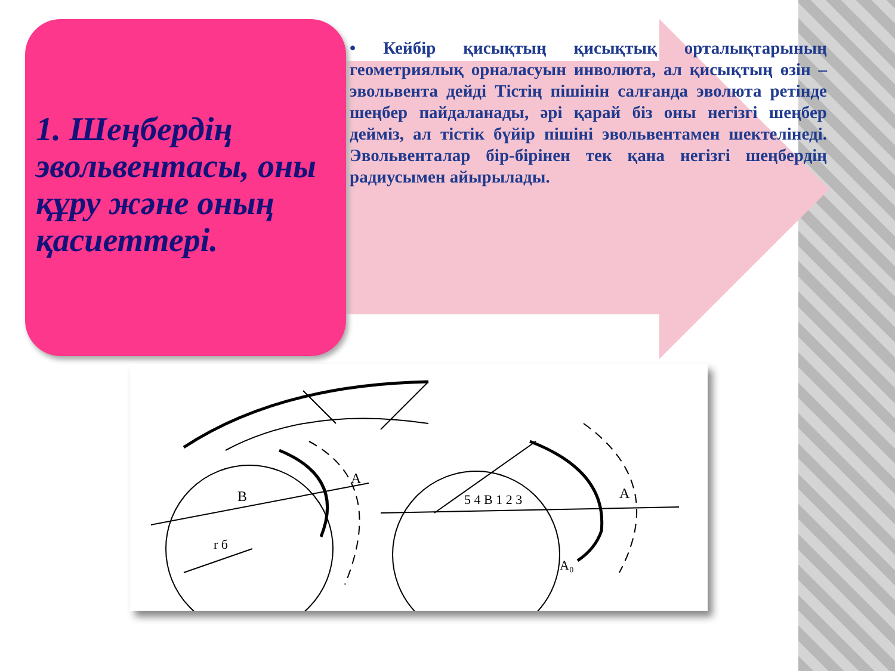1. Шеңбердің эвольвентасы, оны құру және оның қасиеттері.
• Кейбір қисықтың қисықтық орталықтарының геометриялық орналасуын инволюта, ал қисықтың өзін – эвольвента дейді Тістің пішінін салғанда эволюта ретінде шеңбер пайдаланады, әрі қарай біз оны негізгі шеңбер дейміз, ал тістік бүйір пішіні эвольвентамен шектелінеді. Эвольвенталар бір-бірінен тек қана негізгі шеңбердің радиусымен айырылады.
B
A
r б
5 4 B 1 2 3
A
A₀